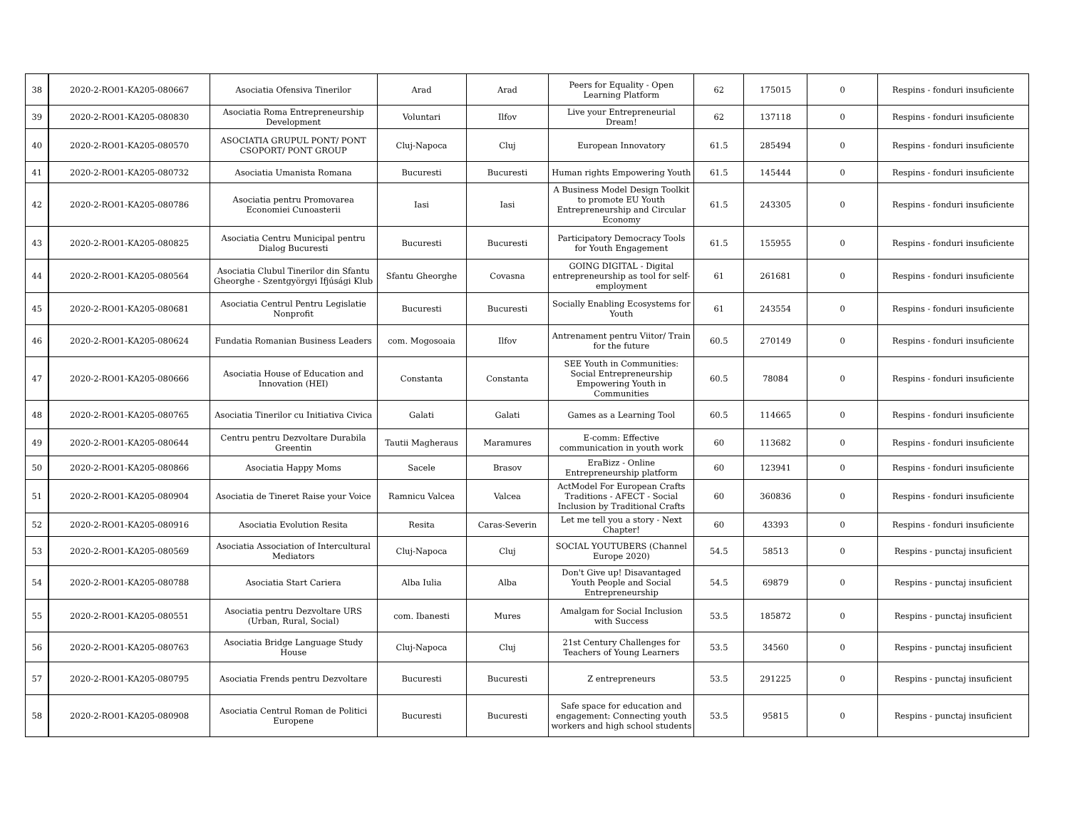| 38 | 2020-2-RO01-KA205-080667 | Asociatia Ofensiva Tinerilor | Arad | Arad | Peers for Equality - Open Learning Platform | 62 | 175015 | 0 | Respins - fonduri insuficiente |
| 39 | 2020-2-RO01-KA205-080830 | Asociatia Roma Entrepreneurship Development | Voluntari | Ilfov | Live your Entrepreneurial Dream! | 62 | 137118 | 0 | Respins - fonduri insuficiente |
| 40 | 2020-2-RO01-KA205-080570 | ASOCIATIA GRUPUL PONT/ PONT CSOPORT/ PONT GROUP | Cluj-Napoca | Cluj | European Innovatory | 61.5 | 285494 | 0 | Respins - fonduri insuficiente |
| 41 | 2020-2-RO01-KA205-080732 | Asociatia Umanista Romana | Bucuresti | Bucuresti | Human rights Empowering Youth | 61.5 | 145444 | 0 | Respins - fonduri insuficiente |
| 42 | 2020-2-RO01-KA205-080786 | Asociatia pentru Promovarea Economiei Cunoasterii | Iasi | Iasi | A Business Model Design Toolkit to promote EU Youth Entrepreneurship and Circular Economy | 61.5 | 243305 | 0 | Respins - fonduri insuficiente |
| 43 | 2020-2-RO01-KA205-080825 | Asociatia Centru Municipal pentru Dialog Bucuresti | Bucuresti | Bucuresti | Participatory Democracy Tools for Youth Engagement | 61.5 | 155955 | 0 | Respins - fonduri insuficiente |
| 44 | 2020-2-RO01-KA205-080564 | Asociatia Clubul Tinerilor din Sfantu Gheorghe - Szentgyörgyi Ifjúsági Klub | Sfantu Gheorghe | Covasna | GOING DIGITAL - Digital entrepreneurship as tool for self-employment | 61 | 261681 | 0 | Respins - fonduri insuficiente |
| 45 | 2020-2-RO01-KA205-080681 | Asociatia Centrul Pentru Legislatie Nonprofit | Bucuresti | Bucuresti | Socially Enabling Ecosystems for Youth | 61 | 243554 | 0 | Respins - fonduri insuficiente |
| 46 | 2020-2-RO01-KA205-080624 | Fundatia Romanian Business Leaders | com. Mogosoaia | Ilfov | Antrenament pentru Viitor/ Train for the future | 60.5 | 270149 | 0 | Respins - fonduri insuficiente |
| 47 | 2020-2-RO01-KA205-080666 | Asociatia House of Education and Innovation (HEI) | Constanta | Constanta | SEE Youth in Communities: Social Entrepreneurship Empowering Youth in Communities | 60.5 | 78084 | 0 | Respins - fonduri insuficiente |
| 48 | 2020-2-RO01-KA205-080765 | Asociatia Tinerilor cu Initiativa Civica | Galati | Galati | Games as a Learning Tool | 60.5 | 114665 | 0 | Respins - fonduri insuficiente |
| 49 | 2020-2-RO01-KA205-080644 | Centru pentru Dezvoltare Durabila Greentin | Tautii Magheraus | Maramures | E-comm: Effective communication in youth work | 60 | 113682 | 0 | Respins - fonduri insuficiente |
| 50 | 2020-2-RO01-KA205-080866 | Asociatia Happy Moms | Sacele | Brasov | EraBizz - Online Entrepreneurship platform | 60 | 123941 | 0 | Respins - fonduri insuficiente |
| 51 | 2020-2-RO01-KA205-080904 | Asociatia de Tineret Raise your Voice | Ramnicu Valcea | Valcea | ActModel For European Crafts Traditions - AFECT - Social Inclusion by Traditional Crafts | 60 | 360836 | 0 | Respins - fonduri insuficiente |
| 52 | 2020-2-RO01-KA205-080916 | Asociatia Evolution Resita | Resita | Caras-Severin | Let me tell you a story - Next Chapter! | 60 | 43393 | 0 | Respins - fonduri insuficiente |
| 53 | 2020-2-RO01-KA205-080569 | Asociatia Association of Intercultural Mediators | Cluj-Napoca | Cluj | SOCIAL YOUTUBERS (Channel Europe 2020) | 54.5 | 58513 | 0 | Respins - punctaj insuficient |
| 54 | 2020-2-RO01-KA205-080788 | Asociatia Start Cariera | Alba Iulia | Alba | Don't Give up! Disavantaged Youth People and Social Entrepreneurship | 54.5 | 69879 | 0 | Respins - punctaj insuficient |
| 55 | 2020-2-RO01-KA205-080551 | Asociatia pentru Dezvoltare URS (Urban, Rural, Social) | com. Ibanesti | Mures | Amalgam for Social Inclusion with Success | 53.5 | 185872 | 0 | Respins - punctaj insuficient |
| 56 | 2020-2-RO01-KA205-080763 | Asociatia Bridge Language Study House | Cluj-Napoca | Cluj | 21st Century Challenges for Teachers of Young Learners | 53.5 | 34560 | 0 | Respins - punctaj insuficient |
| 57 | 2020-2-RO01-KA205-080795 | Asociatia Frends pentru Dezvoltare | Bucuresti | Bucuresti | Z entrepreneurs | 53.5 | 291225 | 0 | Respins - punctaj insuficient |
| 58 | 2020-2-RO01-KA205-080908 | Asociatia Centrul Roman de Politici Europene | Bucuresti | Bucuresti | Safe space for education and engagement: Connecting youth workers and high school students | 53.5 | 95815 | 0 | Respins - punctaj insuficient |